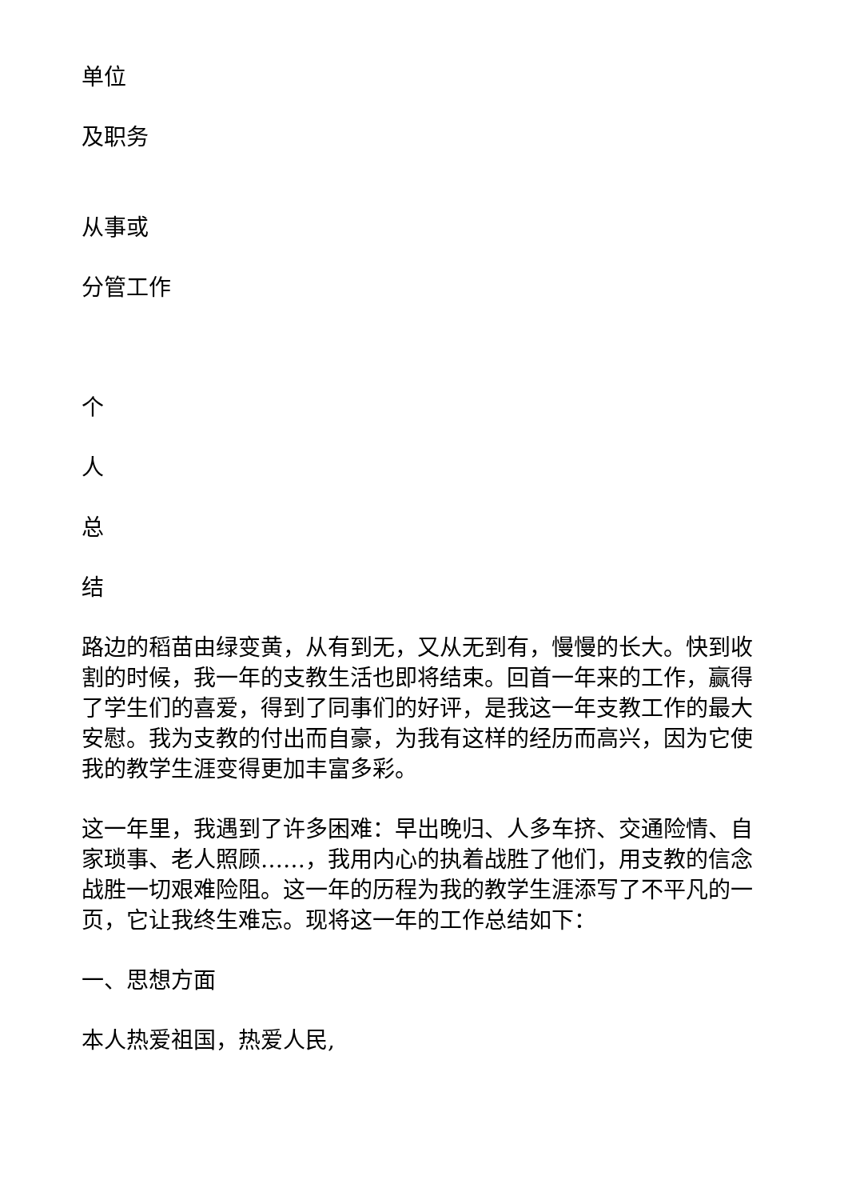单位
及职务
从事或
分管工作
个
人
总
结
路边的稻苗由绿变黄，从有到无，又从无到有，慢慢的长大。快到收割的时候，我一年的支教生活也即将结束。回首一年来的工作，赢得了学生们的喜爱，得到了同事们的好评，是我这一年支教工作的最大安慰。我为支教的付出而自豪，为我有这样的经历而高兴，因为它使我的教学生涯变得更加丰富多彩。
这一年里，我遇到了许多困难：早出晚归、人多车挤、交通险情、自家琐事、老人照顾……，我用内心的执着战胜了他们，用支教的信念战胜一切艰难险阻。这一年的历程为我的教学生涯添写了不平凡的一页，它让我终生难忘。现将这一年的工作总结如下：
一、思想方面
本人热爱祖国，热爱人民,